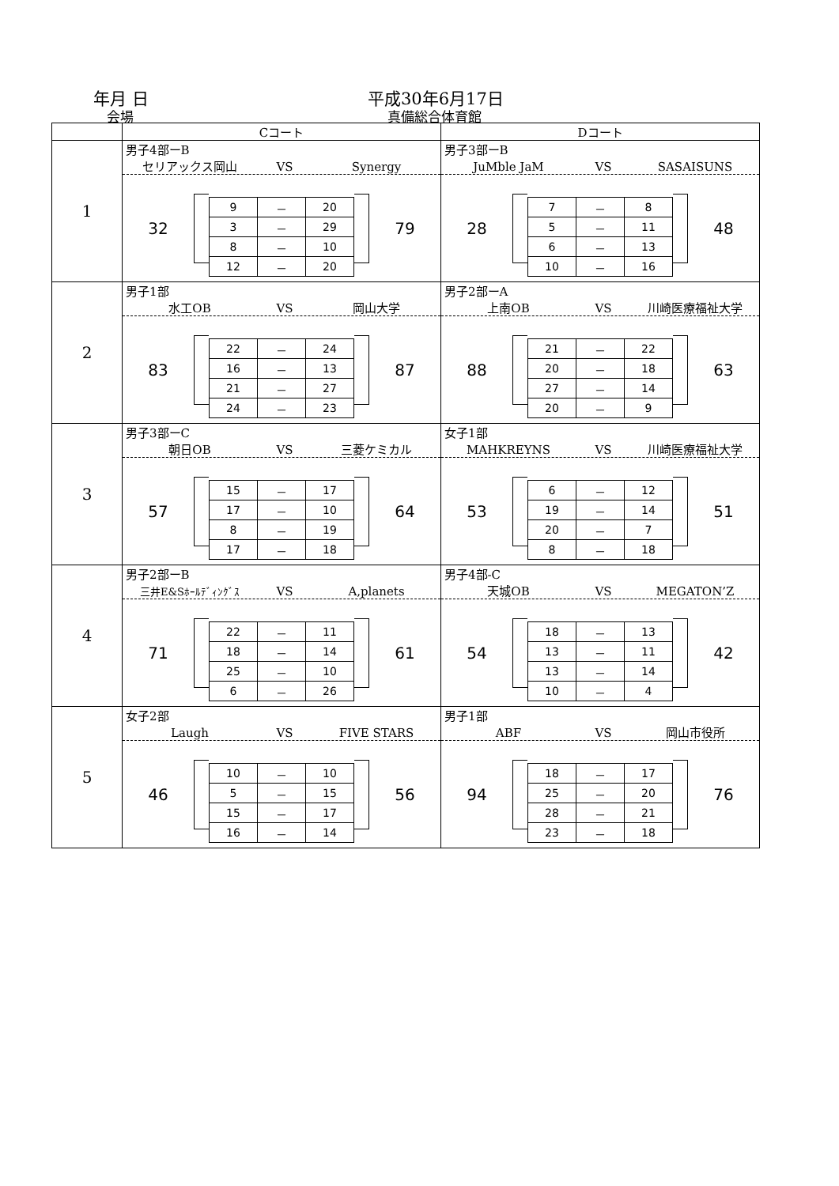年月 日
会場
平成30年6月17日
真備総合体育館
| | Cコート | Dコート |
| --- | --- | --- |
| 1 | 男子4部ーB セリアックス岡山 VS Synergy 32 / 9 / － / 20 / / 3 / － / 29 / / 8 / － / 10 / / 12 / － / 20 / 79 | 男子3部ーB JuMble JaM VS SASAISUNS 28 / 7 / － / 8 / / 5 / － / 11 / / 6 / － / 13 / / 10 / － / 16 / 48 |
| 2 | 男子1部 水工OB VS 岡山大学 83 / 22 / － / 24 / / 16 / － / 13 / / 21 / － / 27 / / 24 / － / 23 / 87 | 男子2部ーA 上南OB VS 川崎医療福祉大学 88 / 21 / － / 22 / / 20 / － / 18 / / 27 / － / 14 / / 20 / － / 9 / 63 |
| 3 | 男子3部ーC 朝日OB VS 三菱ケミカル 57 / 15 / － / 17 / / 17 / － / 10 / / 8 / － / 19 / / 17 / － / 18 / 64 | 女子1部 MAHKREYNS VS 川崎医療福祉大学 53 / 6 / － / 12 / / 19 / － / 14 / / 20 / － / 7 / / 8 / － / 18 / 51 |
| 4 | 男子2部ーB 三井E&Sﾎｰﾙﾃﾞｨﾝｸﾞｽ VS A,planets 71 / 22 / － / 11 / / 18 / － / 14 / / 25 / － / 10 / / 6 / － / 26 / 61 | 男子4部-C 天城OB VS MEGATON’Z 54 / 18 / － / 13 / / 13 / － / 11 / / 13 / － / 14 / / 10 / － / 4 / 42 |
| 5 | 女子2部 Laugh VS FIVE STARS 46 / 10 / － / 10 / / 5 / － / 15 / / 15 / － / 17 / / 16 / － / 14 / 56 | 男子1部 ABF VS 岡山市役所 94 / 18 / － / 17 / / 25 / － / 20 / / 28 / － / 21 / / 23 / － / 18 / 76 |